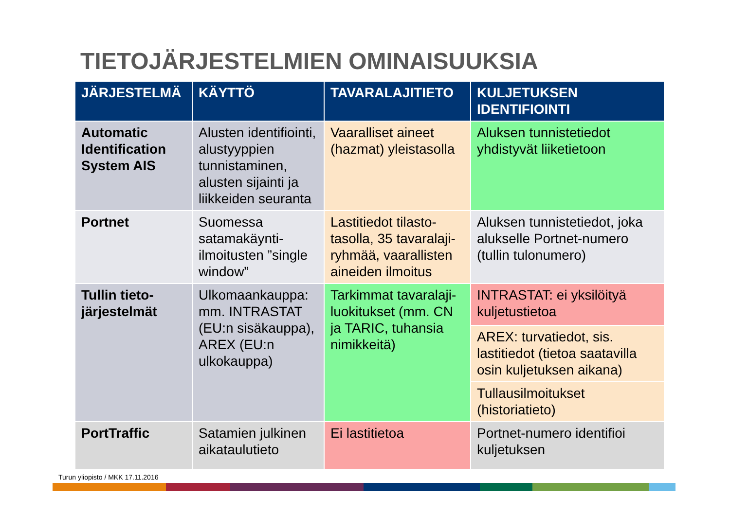TIETOJÄRJESTELMIEN OMINAISUUKSIA
| JÄRJESTELMÄ | KÄYTTÖ | TAVARALAJITIETO | KULJETUKSEN IDENTIFIOINTI |
| --- | --- | --- | --- |
| Automatic Identification System AIS | Alusten identifiointi, alustyyppien tunnistaminen, alusten sijainti ja liikkeiden seuranta | Vaaralliset aineet (hazmat) yleistasolla | Aluksen tunnistetiedot yhdistyvät liiketietoon |
| Portnet | Suomessa satamakäynti-ilmoitusten ”single window” | Lastitiedot tilasto-tasolla, 35 tavaralaji-ryhmää, vaarallisten aineiden ilmoitus | Aluksen tunnistetiedot, joka alukselle Portnet-numero (tullin tulonumero) |
| Tullin tieto-järjestelmät | Ulkomaankauppa: mm. INTRASTAT (EU:n sisäkauppa), AREX (EU:n ulkokauppa) | Tarkimmat tavaralaji-luokitukset (mm. CN ja TARIC, tuhansia nimikkeitä) | INTRASTAT: ei yksilöityä kuljetustietoa |
| | | | AREX: turvatiedot, sis. lastitiedot (tietoa saatavilla osin kuljetuksen aikana) |
| | | | Tullausilmoitukset (historiatieto) |
| PortTraffic | Satamien julkinen aikataulutieto | Ei lastitietoa | Portnet-numero identifioi kuljetuksen |
Turun yliopisto / MKK 17.11.2016